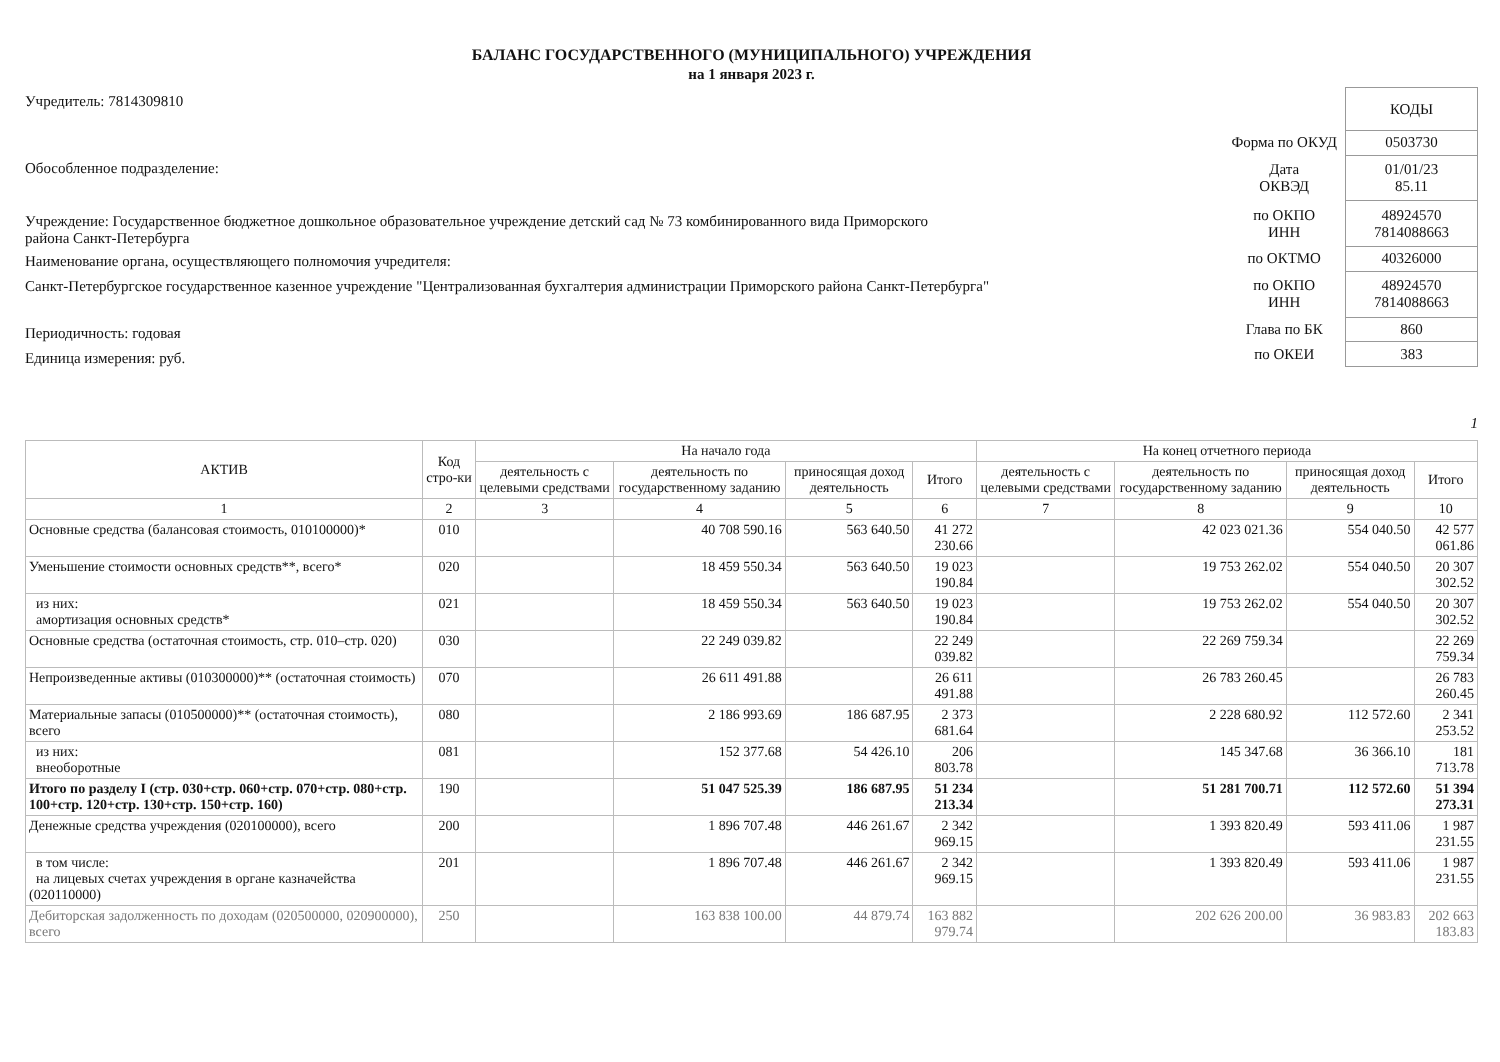БАЛАНС ГОСУДАРСТВЕННОГО (МУНИЦИПАЛЬНОГО) УЧРЕЖДЕНИЯ
на 1 января 2023 г.
Учредитель: 7814309810
Обособленное подразделение:
Учреждение: Государственное бюджетное дошкольное образовательное учреждение детский сад № 73 комбинированного вида Приморского
района Санкт-Петербурга
Наименование органа, осуществляющего полномочия учредителя:
Санкт-Петербургское государственное казенное учреждение "Централизованная бухгалтерия администрации Приморского района Санкт-Петербурга"
Периодичность: годовая
Единица измерения: руб.
| | КОДЫ |
| Форма по ОКУД | 0503730 |
| Дата ОКВЭД | 01/01/23 85.11 |
| по ОКПО ИНН | 48924570 7814088663 |
| по ОКТМО | 40326000 |
| по ОКПО ИНН | 48924570 7814088663 |
| Глава по БК | 860 |
| по ОКЕИ | 383 |
1
| АКТИВ | Код стро-ки | На начало года | | | | На конец отчетного периода | | | |
| --- | --- | --- | --- | --- | --- | --- | --- | --- | --- |
| | | деятельность с целевыми средствами | деятельность по государственному заданию | приносящая доход деятельность | Итого | деятельность с целевыми средствами | деятельность по государственному заданию | приносящая доход деятельность | Итого |
| 1 | 2 | 3 | 4 | 5 | 6 | 7 | 8 | 9 | 10 |
| Основные средства (балансовая стоимость, 010100000)* | 010 | | 40 708 590.16 | 563 640.50 | 41 272 230.66 | | 42 023 021.36 | 554 040.50 | 42 577 061.86 |
| Уменьшение стоимости основных средств**, всего* | 020 | | 18 459 550.34 | 563 640.50 | 19 023 190.84 | | 19 753 262.02 | 554 040.50 | 20 307 302.52 |
| из них: амортизация основных средств* | 021 | | 18 459 550.34 | 563 640.50 | 19 023 190.84 | | 19 753 262.02 | 554 040.50 | 20 307 302.52 |
| Основные средства (остаточная стоимость, стр. 010–стр. 020) | 030 | | 22 249 039.82 | | 22 249 039.82 | | 22 269 759.34 | | 22 269 759.34 |
| Непроизведенные активы (010300000)** (остаточная стоимость) | 070 | | 26 611 491.88 | | 26 611 491.88 | | 26 783 260.45 | | 26 783 260.45 |
| Материальные запасы (010500000)** (остаточная стоимость), всего | 080 | | 2 186 993.69 | 186 687.95 | 2 373 681.64 | | 2 228 680.92 | 112 572.60 | 2 341 253.52 |
| из них: внеоборотные | 081 | | 152 377.68 | 54 426.10 | 206 803.78 | | 145 347.68 | 36 366.10 | 181 713.78 |
| Итого по разделу I (стр. 030+стр. 060+стр. 070+стр. 080+стр. 100+стр. 120+стр. 130+стр. 150+стр. 160) | 190 | | 51 047 525.39 | 186 687.95 | 51 234 213.34 | | 51 281 700.71 | 112 572.60 | 51 394 273.31 |
| Денежные средства учреждения (020100000), всего | 200 | | 1 896 707.48 | 446 261.67 | 2 342 969.15 | | 1 393 820.49 | 593 411.06 | 1 987 231.55 |
| в том числе: на лицевых счетах учреждения в органе казначейства (020110000) | 201 | | 1 896 707.48 | 446 261.67 | 2 342 969.15 | | 1 393 820.49 | 593 411.06 | 1 987 231.55 |
| Дебиторская задолженность по доходам (020500000, 020900000), всего | 250 | | 163 838 100.00 | 44 879.74 | 163 882 979.74 | | 202 626 200.00 | 36 983.83 | 202 663 183.83 |